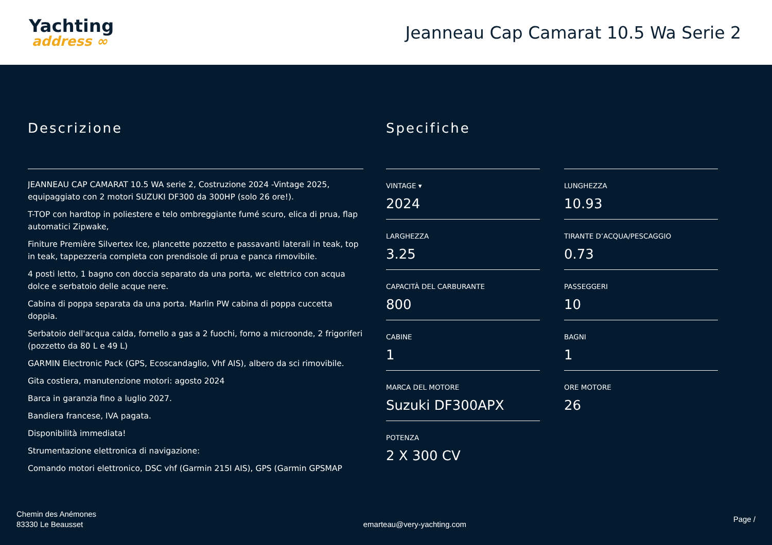Yachting
address ∞
Jeanneau Cap Camarat 10.5 Wa Serie 2
Descrizione
JEANNEAU CAP CAMARAT 10.5 WA serie 2, Costruzione 2024 -Vintage 2025, equipaggiato con 2 motori SUZUKI DF300 da 300HP (solo 26 ore!).
T-TOP con hardtop in poliestere e telo ombreggiante fumé scuro, elica di prua, flap automatici Zipwake,
Finiture Première Silvertex Ice, plancette pozzetto e passavanti laterali in teak, top in teak, tappezzeria completa con prendisole di prua e panca rimovibile.
4 posti letto, 1 bagno con doccia separato da una porta, wc elettrico con acqua dolce e serbatoio delle acque nere.
Cabina di poppa separata da una porta. Marlin PW cabina di poppa cuccetta doppia.
Serbatoio dell'acqua calda, fornello a gas a 2 fuochi, forno a microonde, 2 frigoriferi (pozzetto da 80 L e 49 L)
GARMIN Electronic Pack (GPS, Ecoscandaglio, Vhf AIS), albero da sci rimovibile.
Gita costiera, manutenzione motori: agosto 2024
Barca in garanzia fino a luglio 2027.
Bandiera francese, IVA pagata.
Disponibilità immediata!
Strumentazione elettronica di navigazione:
Comando motori elettronico, DSC vhf (Garmin 215I AIS), GPS (Garmin GPSMAP
Specifiche
VINTAGE ▾
2024
LUNGHEZZA
10.93
LARGHEZZA
3.25
TIRANTE D’ACQUA/PESCAGGIO
0.73
CAPACITÀ DEL CARBURANTE
800
PASSEGGERI
10
CABINE
1
BAGNI
1
MARCA DEL MOTORE
Suzuki DF300APX
ORE MOTORE
26
POTENZA
2 X 300 CV
Chemin des Anémones
83330 Le Beausset
emarteau@very-yachting.com
Page /